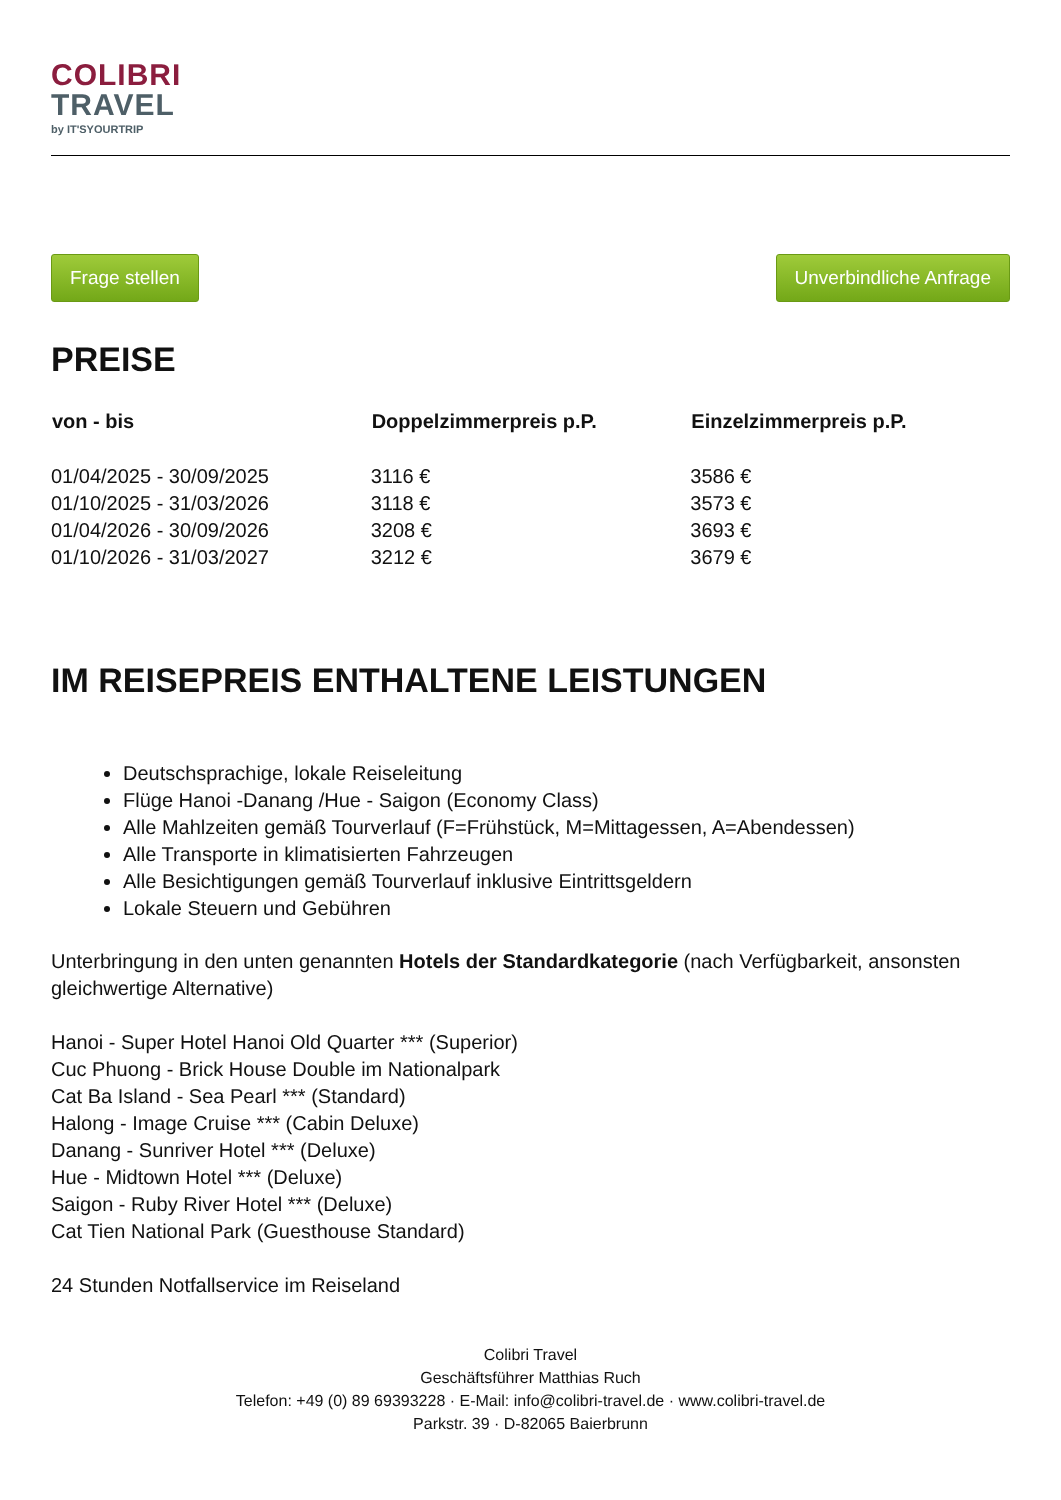COLIBRI
TRAVEL
by IT'SYOURTRIP
Frage stellen Unverbindliche Anfrage
PREISE
| von - bis | Doppelzimmerpreis p.P. | Einzelzimmerpreis p.P. |
| --- | --- | --- |
| 01/04/2025 - 30/09/2025 | 3116 € | 3586 € |
| 01/10/2025 - 31/03/2026 | 3118 € | 3573 € |
| 01/04/2026 - 30/09/2026 | 3208 € | 3693 € |
| 01/10/2026 - 31/03/2027 | 3212 € | 3679 € |
IM REISEPREIS ENTHALTENE LEISTUNGEN
Deutschsprachige, lokale Reiseleitung
Flüge Hanoi -Danang /Hue - Saigon (Economy Class)
Alle Mahlzeiten gemäß Tourverlauf (F=Frühstück, M=Mittagessen, A=Abendessen)
Alle Transporte in klimatisierten Fahrzeugen
Alle Besichtigungen gemäß Tourverlauf inklusive Eintrittsgeldern
Lokale Steuern und Gebühren
Unterbringung in den unten genannten Hotels der Standardkategorie (nach Verfügbarkeit, ansonsten gleichwertige Alternative)
Hanoi - Super Hotel Hanoi Old Quarter *** (Superior)
Cuc Phuong - Brick House Double im Nationalpark
Cat Ba Island - Sea Pearl *** (Standard)
Halong - Image Cruise *** (Cabin Deluxe)
Danang - Sunriver Hotel *** (Deluxe)
Hue - Midtown Hotel *** (Deluxe)
Saigon - Ruby River Hotel *** (Deluxe)
Cat Tien National Park (Guesthouse Standard)
24 Stunden Notfallservice im Reiseland
Colibri Travel
Geschäftsführer Matthias Ruch
Telefon: +49 (0) 89 69393228 · E-Mail: info@colibri-travel.de · www.colibri-travel.de
Parkstr. 39 · D-82065 Baierbrunn